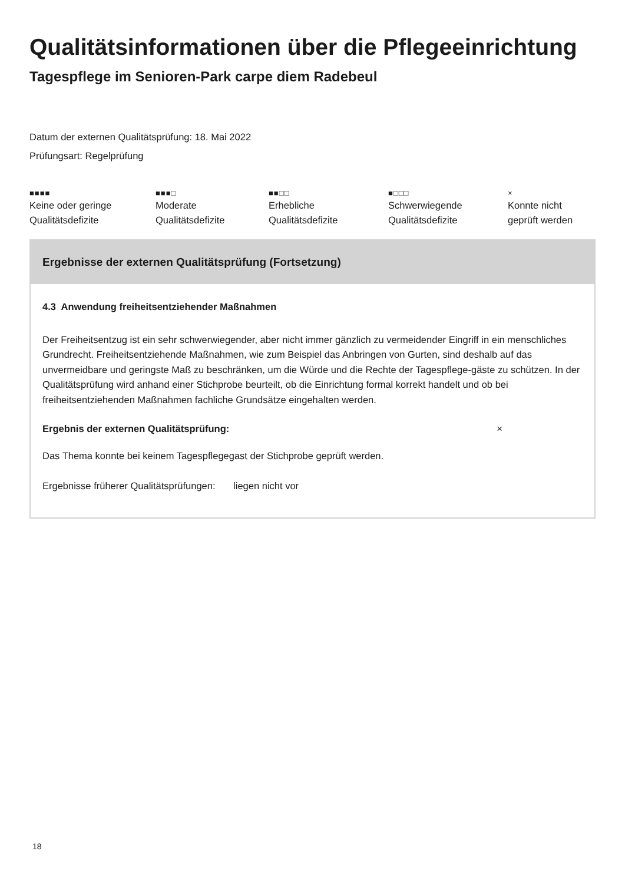Qualitätsinformationen über die Pflegeeinrichtung
Tagespflege im Senioren-Park carpe diem Radebeul
Datum der externen Qualitätsprüfung: 18. Mai 2022
Prüfungsart: Regelprüfung
■■■■
Keine oder geringe
Qualitätsdefizite
■■■□
Moderate
Qualitätsdefizite
■■□□
Erhebliche
Qualitätsdefizite
■□□□
Schwerwiegende
Qualitätsdefizite
×
Konnte nicht
geprüft werden
Ergebnisse der externen Qualitätsprüfung (Fortsetzung)
4.3 Anwendung freiheitsentziehender Maßnahmen
Der Freiheitsentzug ist ein sehr schwerwiegender, aber nicht immer gänzlich zu vermeidender Eingriff in ein menschliches Grundrecht. Freiheitsentziehende Maßnahmen, wie zum Beispiel das Anbringen von Gurten, sind deshalb auf das unvermeidbare und geringste Maß zu beschränken, um die Würde und die Rechte der Tagespflege-gäste zu schützen. In der Qualitätsprüfung wird anhand einer Stichprobe beurteilt, ob die Einrichtung formal korrekt handelt und ob bei freiheitsentziehenden Maßnahmen fachliche Grundsätze eingehalten werden.
Ergebnis der externen Qualitätsprüfung: ×
Das Thema konnte bei keinem Tagespflegegast der Stichprobe geprüft werden.
Ergebnisse früherer Qualitätsprüfungen: liegen nicht vor
18